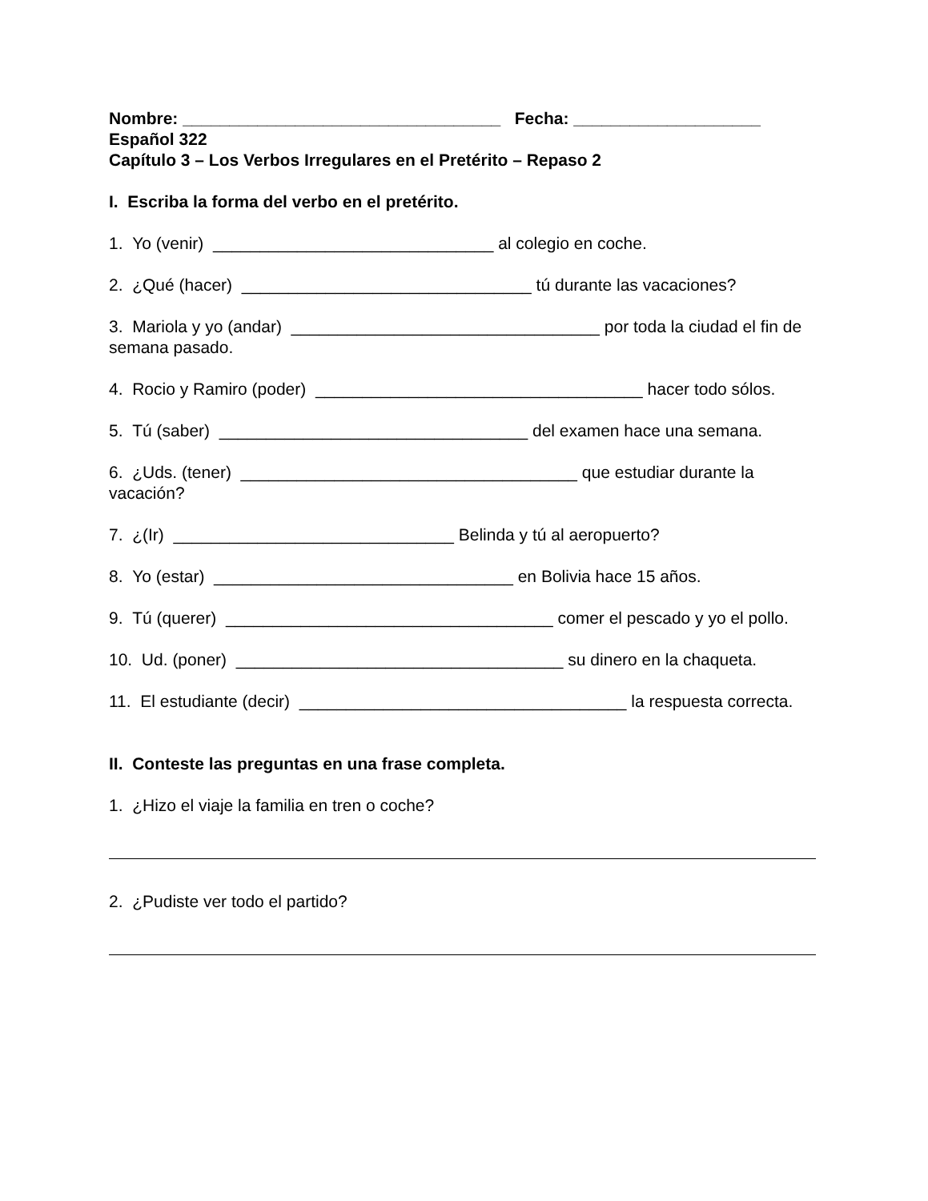Nombre: __________________________________ Fecha: ____________________
Español 322
Capítulo 3 – Los Verbos Irregulares en el Pretérito – Repaso 2
I. Escriba la forma del verbo en el pretérito.
1. Yo (venir) ______________________________ al colegio en coche.
2. ¿Qué (hacer) _______________________________ tú durante las vacaciones?
3. Mariola y yo (andar) _________________________________ por toda la ciudad el fin de semana pasado.
4. Rocio y Ramiro (poder) ___________________________________ hacer todo sólos.
5. Tú (saber) _________________________________ del examen hace una semana.
6. ¿Uds. (tener) ____________________________________ que estudiar durante la vacación?
7. ¿(Ir) ______________________________ Belinda y tú al aeropuerto?
8. Yo (estar) ________________________________ en Bolivia hace 15 años.
9. Tú (querer) ___________________________________ comer el pescado y yo el pollo.
10. Ud. (poner) ___________________________________ su dinero en la chaqueta.
11. El estudiante (decir) ___________________________________ la respuesta correcta.
II. Conteste las preguntas en una frase completa.
1. ¿Hizo el viaje la familia en tren o coche?
2. ¿Pudiste ver todo el partido?